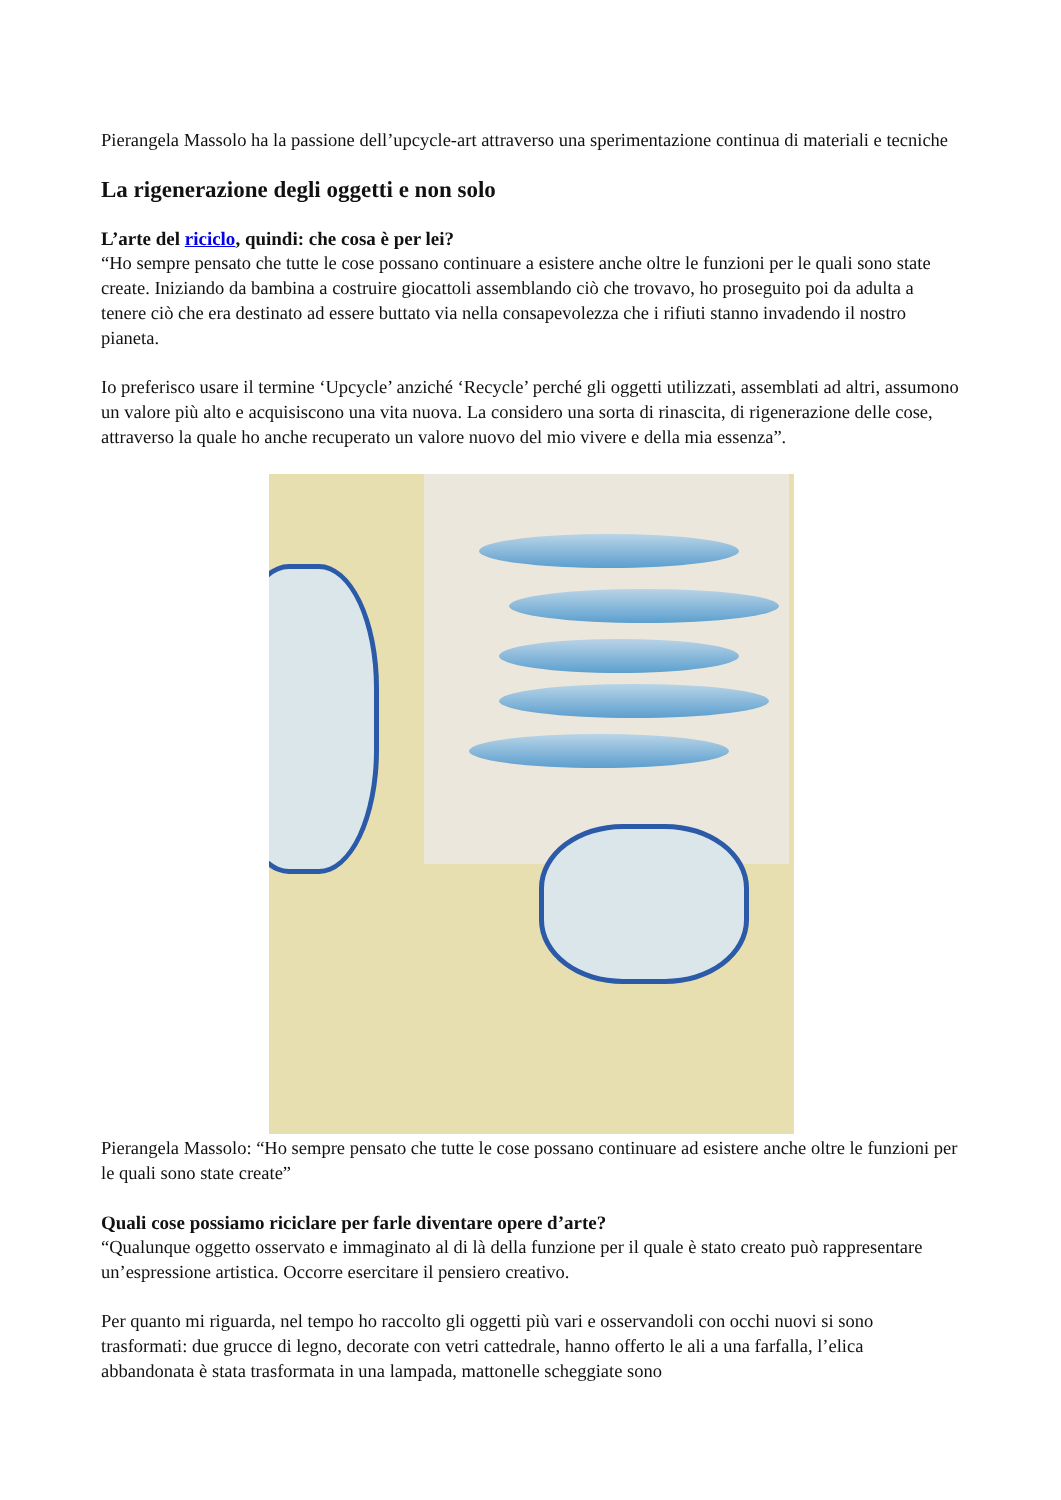Pierangela Massolo ha la passione dell’upcycle-art attraverso una sperimentazione continua di materiali e tecniche
La rigenerazione degli oggetti e non solo
L’arte del riciclo, quindi: che cosa è per lei?
“Ho sempre pensato che tutte le cose possano continuare a esistere anche oltre le funzioni per le quali sono state create. Iniziando da bambina a costruire giocattoli assemblando ciò che trovavo, ho proseguito poi da adulta a tenere ciò che era destinato ad essere buttato via nella consapevolezza che i rifiuti stanno invadendo il nostro pianeta.
Io preferisco usare il termine ‘Upcycle’ anziché ‘Recycle’ perché gli oggetti utilizzati, assemblati ad altri, assumono un valore più alto e acquisiscono una vita nuova. La considero una sorta di rinascita, di rigenerazione delle cose, attraverso la quale ho anche recuperato un valore nuovo del mio vivere e della mia essenza”.
Pierangela Massolo: “Ho sempre pensato che tutte le cose possano continuare ad esistere anche oltre le funzioni per le quali sono state create”
Quali cose possiamo riciclare per farle diventare opere d’arte?
“Qualunque oggetto osservato e immaginato al di là della funzione per il quale è stato creato può rappresentare un’espressione artistica. Occorre esercitare il pensiero creativo.
Per quanto mi riguarda, nel tempo ho raccolto gli oggetti più vari e osservandoli con occhi nuovi si sono trasformati: due grucce di legno, decorate con vetri cattedrale, hanno offerto le ali a una farfalla, l’elica abbandonata è stata trasformata in una lampada, mattonelle scheggiate sono